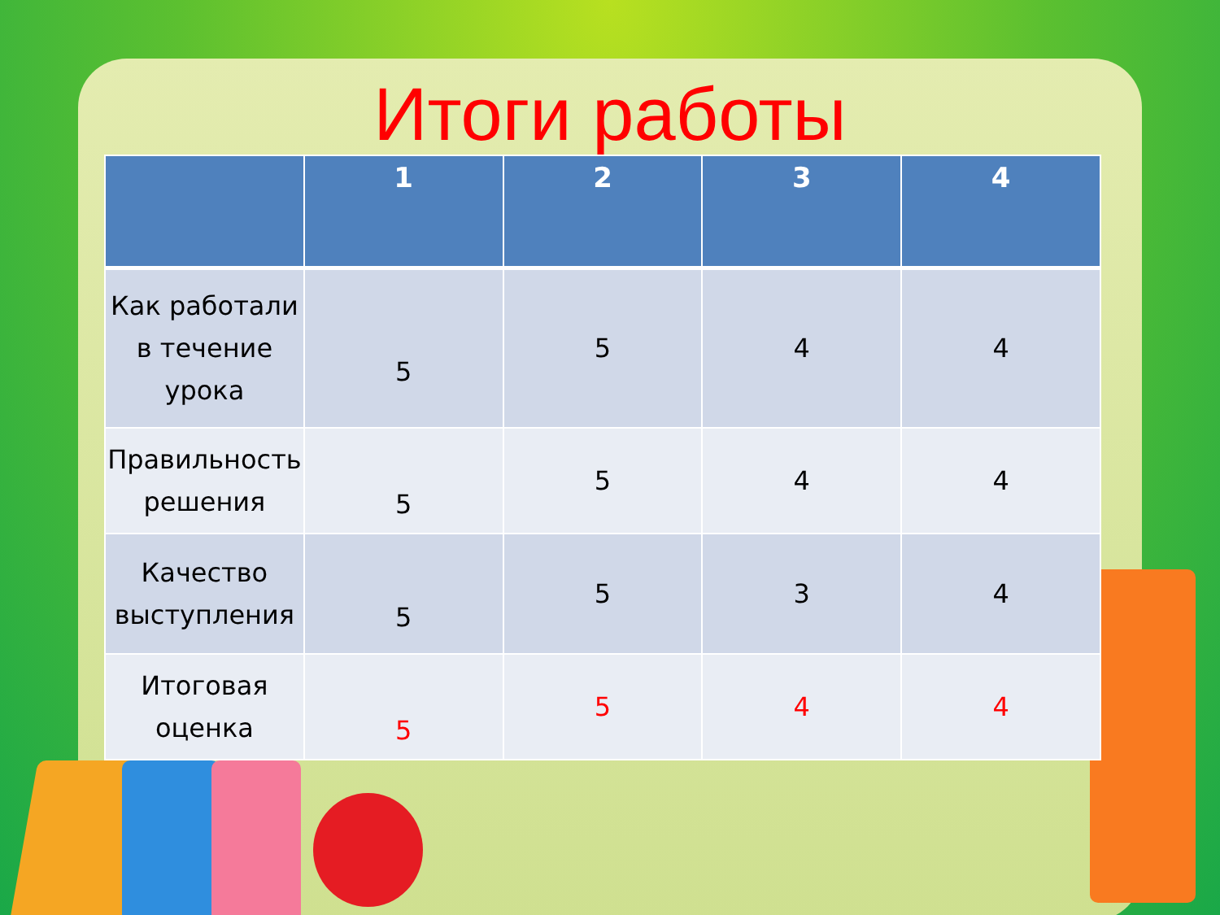Итоги работы
| | 1 | 2 | 3 | 4 |
| --- | --- | --- | --- | --- |
| Как работали в течение урока | 5 | 5 | 4 | 4 |
| Правильность решения | 5 | 5 | 4 | 4 |
| Качество выступления | 5 | 5 | 3 | 4 |
| Итоговая оценка | 5 | 5 | 4 | 4 |